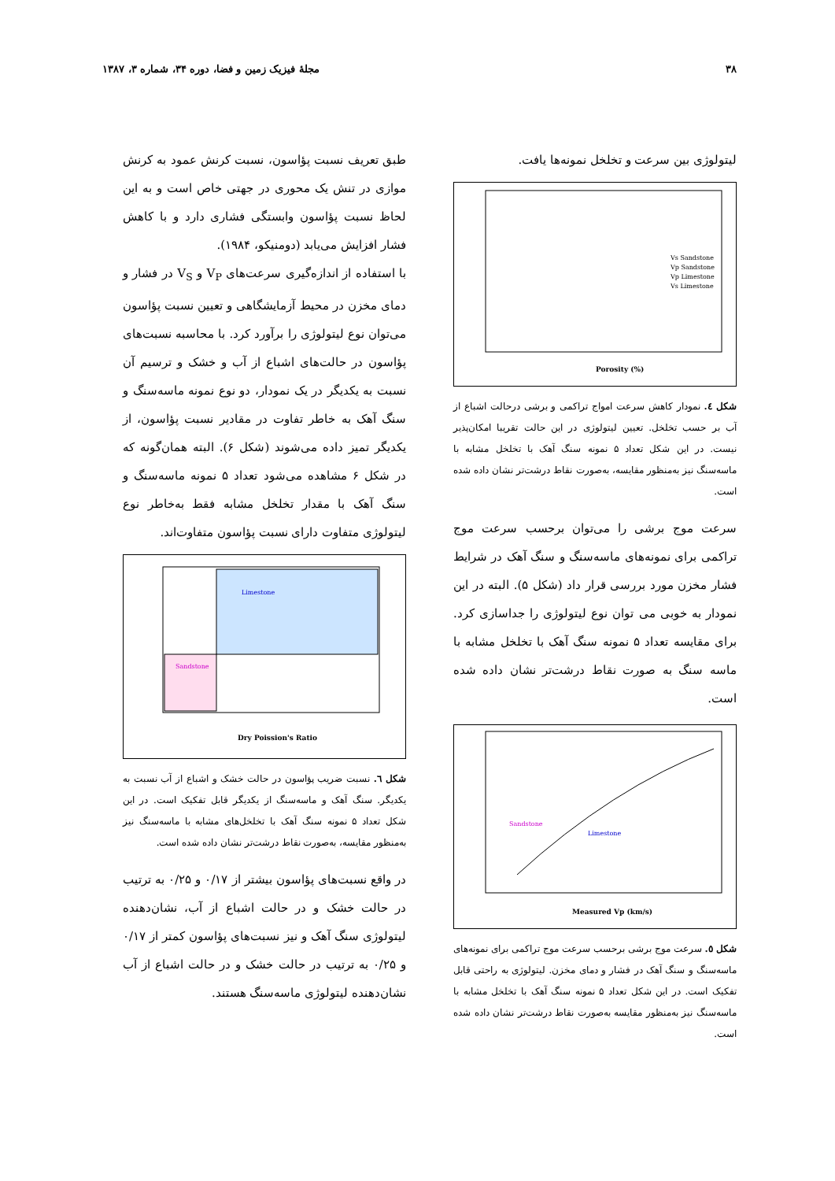۳۸ مجلهٔ فیزیک زمین و فضا، دوره ۳۴، شماره ۳، ۱۳۸۷
لیتولوژی بین سرعت و تخلخل نمونه‌ها یافت.
Porosity (%)
Vs Sandstone
Vp Sandstone
Vp Limestone
Vs Limestone
شکل ٤. نمودار کاهش سرعت امواج تراکمی و برشی درحالت اشباع از آب بر حسب تخلخل. تعیین لیتولوژی در این حالت تقریبا امکان‌پذیر نیست. در این شکل تعداد ۵ نمونه سنگ آهک با تخلخل مشابه با ماسه‌سنگ نیز به‌منظور مقایسه، به‌صورت نقاط درشت‌تر نشان داده شده است.
سرعت موج برشی را می‌توان برحسب سرعت موج تراکمی برای نمونه‌های ماسه‌سنگ و سنگ آهک در شرایط فشار مخزن مورد بررسی قرار داد (شکل ۵). البته در این نمودار به خوبی می توان نوع لیتولوژی را جداسازی کرد. برای مقایسه تعداد ۵ نمونه سنگ آهک با تخلخل مشابه با ماسه سنگ به صورت نقاط درشت‌تر نشان داده شده است.
Measured Vp (km/s)
Sandstone
Limestone
شکل ٥. سرعت موج برشی برحسب سرعت موج تراکمی برای نمونه‌های ماسه‌سنگ و سنگ آهک در فشار و دمای مخزن. لیتولوژی به راحتی قابل تفکیک است. در این شکل تعداد ۵ نمونه سنگ آهک با تخلخل مشابه با ماسه‌سنگ نیز به‌منظور مقایسه به‌صورت نقاط درشت‌تر نشان داده شده است.
طبق تعریف نسبت پؤاسون، نسبت کرنش عمود به کرنش موازی در تنش یک محوری در جهتی خاص است و به این لحاظ نسبت پؤاسون وابستگی فشاری دارد و با کاهش فشار افزایش می‌یابد (دومنیکو، ۱۹۸۴).
با استفاده از اندازه‌گیری سرعت‌های V<sub>P</sub> و V<sub>S</sub> در فشار و دمای مخزن در محیط آزمایشگاهی و تعیین نسبت پؤاسون می‌توان نوع لیتولوژی را برآورد کرد. با محاسبه نسبت‌های پؤاسون در حالت‌های اشباع از آب و خشک و ترسیم آن نسبت به یکدیگر در یک نمودار، دو نوع نمونه ماسه‌سنگ و سنگ آهک به خاطر تفاوت در مقادیر نسبت پؤاسون، از یکدیگر تمیز داده می‌شوند (شکل ۶). البته همان‌گونه که در شکل ۶ مشاهده می‌شود تعداد ۵ نمونه ماسه‌سنگ و سنگ آهک با مقدار تخلخل مشابه فقط به‌خاطر نوع لیتولوژی متفاوت دارای نسبت پؤاسون متفاوت‌اند.
Limestone
Sandstone
Dry Poission's Ratio
شکل ٦. نسبت ضریب پؤاسون در حالت خشک و اشباع از آب نسبت به یکدیگر. سنگ آهک و ماسه‌سنگ از یکدیگر قابل تفکیک است. در این شکل تعداد ۵ نمونه سنگ آهک با تخلخل‌های مشابه با ماسه‌سنگ نیز به‌منظور مقایسه، به‌صورت نقاط درشت‌تر نشان داده شده است.
در واقع نسبت‌های پؤاسون بیشتر از ۰/۱۷ و ۰/۲۵ به ترتیب در حالت خشک و در حالت اشباع از آب، نشان‌دهنده لیتولوژی سنگ آهک و نیز نسبت‌های پؤاسون کمتر از ۰/۱۷ و ۰/۲۵ به ترتیب در حالت خشک و در حالت اشباع از آب نشان‌دهنده لیتولوژی ماسه‌سنگ هستند.